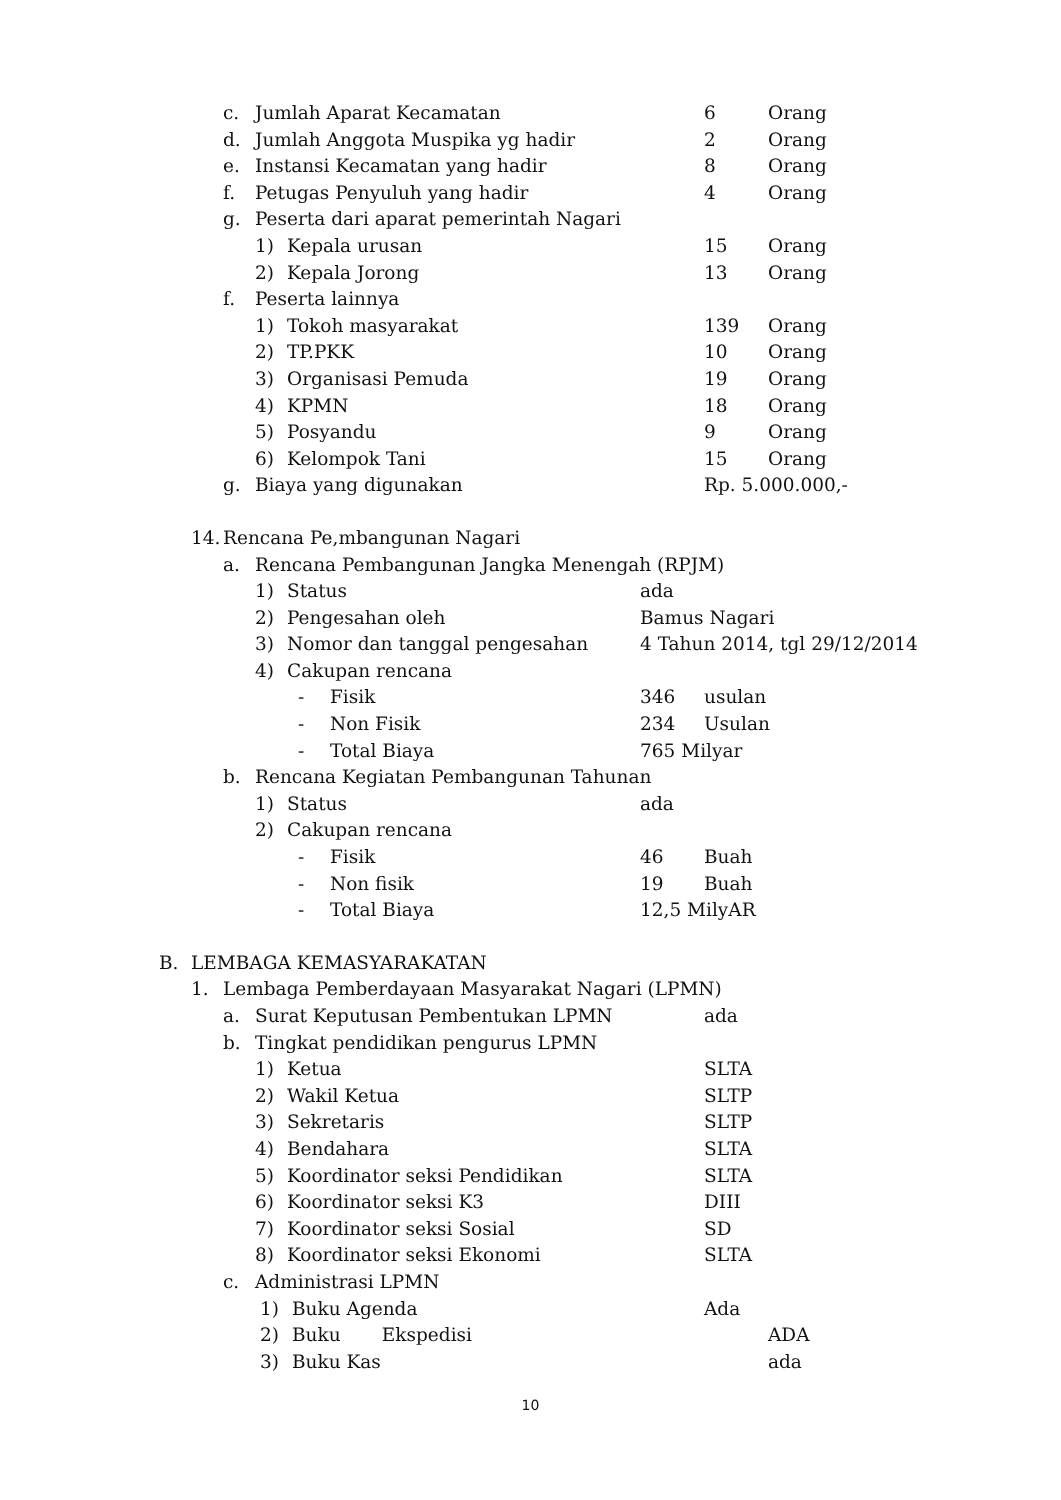c. Jumlah Aparat Kecamatan 6 Orang
d. Jumlah Anggota Muspika yg hadir 2 Orang
e. Instansi Kecamatan yang hadir 8 Orang
f. Petugas Penyuluh yang hadir 4 Orang
g. Peserta dari aparat pemerintah Nagari
1) Kepala urusan 15 Orang
2) Kepala Jorong 13 Orang
f. Peserta lainnya
1) Tokoh masyarakat 139 Orang
2) TP.PKK 10 Orang
3) Organisasi Pemuda 19 Orang
4) KPMN 18 Orang
5) Posyandu 9 Orang
6) Kelompok Tani 15 Orang
g. Biaya yang digunakan Rp. 5.000.000,-
14. Rencana Pe,mbangunan Nagari
a. Rencana Pembangunan Jangka Menengah (RPJM)
1) Status ada
2) Pengesahan oleh Bamus Nagari
3) Nomor dan tanggal pengesahan 4 Tahun 2014, tgl 29/12/2014
4) Cakupan rencana
- Fisik 346 usulan
- Non Fisik 234 Usulan
- Total Biaya 765 Milyar
b. Rencana Kegiatan Pembangunan Tahunan
1) Status ada
2) Cakupan rencana
- Fisik 46 Buah
- Non fisik 19 Buah
- Total Biaya 12,5 MilyAR
B. LEMBAGA KEMASYARAKATAN
1. Lembaga Pemberdayaan Masyarakat Nagari (LPMN)
a. Surat Keputusan Pembentukan LPMN ada
b. Tingkat pendidikan pengurus LPMN
1) Ketua SLTA
2) Wakil Ketua SLTP
3) Sekretaris SLTP
4) Bendahara SLTA
5) Koordinator seksi Pendidikan SLTA
6) Koordinator seksi K3 DIII
7) Koordinator seksi Sosial SD
8) Koordinator seksi Ekonomi SLTA
c. Administrasi LPMN
1) Buku Agenda Ada
2) Buku Ekspedisi ADA
3) Buku Kas ada
10